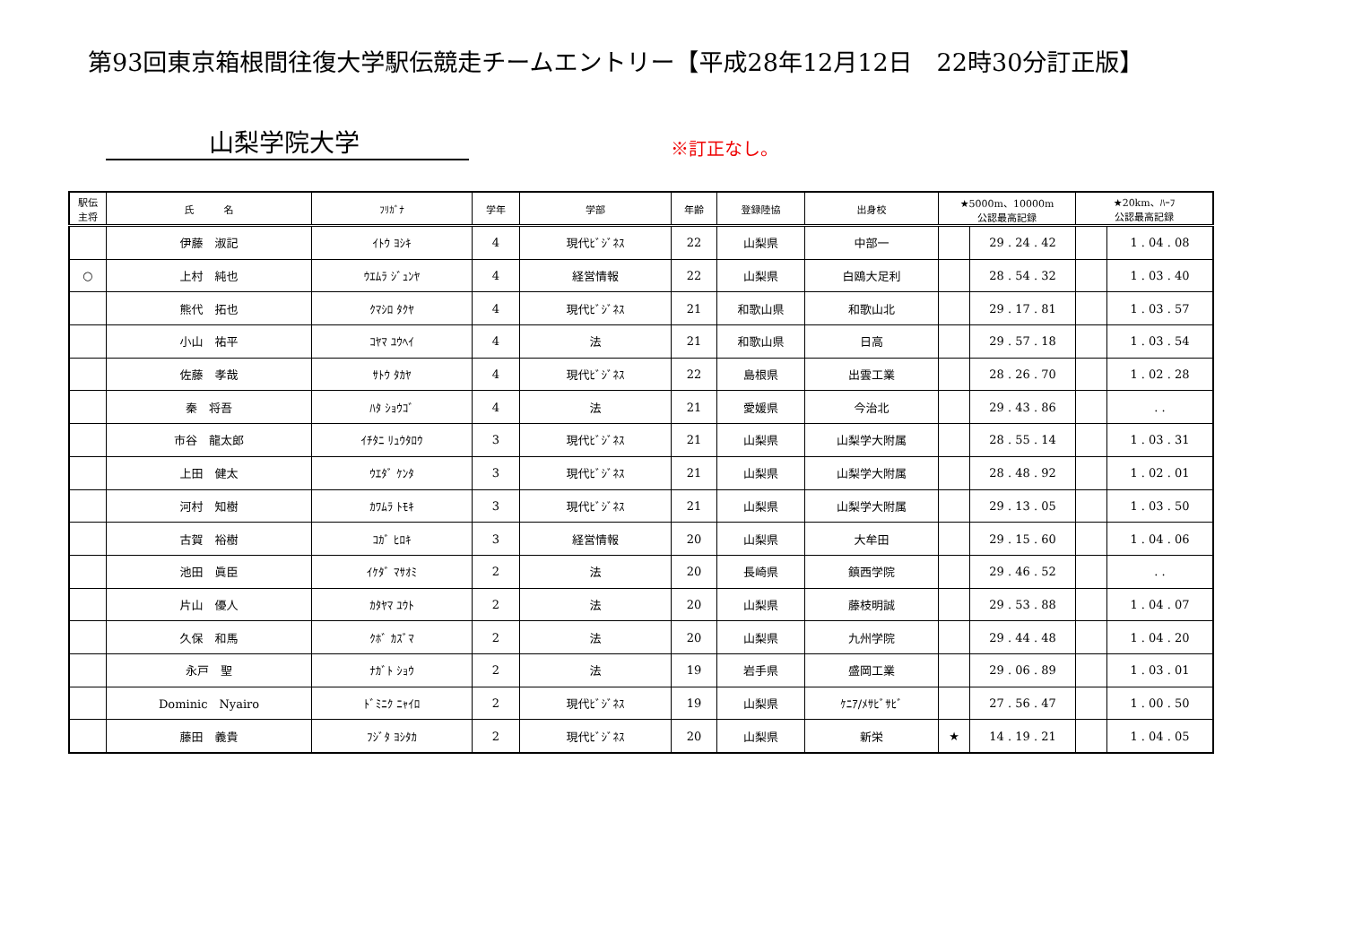第93回東京箱根間往復大学駅伝競走チームエントリー【平成28年12月12日　22時30分訂正版】
山梨学院大学
※訂正なし。
| 駅伝 主将 | 氏 名 | ﾌﾘｶﾞﾅ | 学年 | 学部 | 年齢 | 登録陸協 | 出身校 | ★5000m、10000m 公認最高記録 | | ★20km、ﾊｰﾌ 公認最高記録 | |
| --- | --- | --- | --- | --- | --- | --- | --- | --- | --- | --- | --- |
| | 伊藤 淑記 | ｲﾄｳ ﾖｼｷ | 4 | 現代ﾋﾞｼﾞﾈｽ | 22 | 山梨県 | 中部一 | | 29 . 24 . 42 | | 1 . 04 . 08 |
| ○ | 上村 純也 | ｳｴﾑﾗ ｼﾞｭﾝﾔ | 4 | 経営情報 | 22 | 山梨県 | 白鴎大足利 | | 28 . 54 . 32 | | 1 . 03 . 40 |
| | 熊代 拓也 | ｸﾏｼﾛ ﾀｸﾔ | 4 | 現代ﾋﾞｼﾞﾈｽ | 21 | 和歌山県 | 和歌山北 | | 29 . 17 . 81 | | 1 . 03 . 57 |
| | 小山 祐平 | ｺﾔﾏ ﾕｳﾍｲ | 4 | 法 | 21 | 和歌山県 | 日高 | | 29 . 57 . 18 | | 1 . 03 . 54 |
| | 佐藤 孝哉 | ｻﾄｳ ﾀｶﾔ | 4 | 現代ﾋﾞｼﾞﾈｽ | 22 | 島根県 | 出雲工業 | | 28 . 26 . 70 | | 1 . 02 . 28 |
| | 秦 将吾 | ﾊﾀ ｼｮｳｺﾞ | 4 | 法 | 21 | 愛媛県 | 今治北 | | 29 . 43 . 86 | | . . |
| | 市谷 龍太郎 | ｲﾁﾀﾆ ﾘｭｳﾀﾛｳ | 3 | 現代ﾋﾞｼﾞﾈｽ | 21 | 山梨県 | 山梨学大附属 | | 28 . 55 . 14 | | 1 . 03 . 31 |
| | 上田 健太 | ｳｴﾀﾞ ｹﾝﾀ | 3 | 現代ﾋﾞｼﾞﾈｽ | 21 | 山梨県 | 山梨学大附属 | | 28 . 48 . 92 | | 1 . 02 . 01 |
| | 河村 知樹 | ｶﾜﾑﾗ ﾄﾓｷ | 3 | 現代ﾋﾞｼﾞﾈｽ | 21 | 山梨県 | 山梨学大附属 | | 29 . 13 . 05 | | 1 . 03 . 50 |
| | 古賀 裕樹 | ｺｶﾞ ﾋﾛｷ | 3 | 経営情報 | 20 | 山梨県 | 大牟田 | | 29 . 15 . 60 | | 1 . 04 . 06 |
| | 池田 眞臣 | ｲｹﾀﾞ ﾏｻｵﾐ | 2 | 法 | 20 | 長崎県 | 鎮西学院 | | 29 . 46 . 52 | | . . |
| | 片山 優人 | ｶﾀﾔﾏ ﾕｳﾄ | 2 | 法 | 20 | 山梨県 | 藤枝明誠 | | 29 . 53 . 88 | | 1 . 04 . 07 |
| | 久保 和馬 | ｸﾎﾞ ｶｽﾞﾏ | 2 | 法 | 20 | 山梨県 | 九州学院 | | 29 . 44 . 48 | | 1 . 04 . 20 |
| | 永戸 聖 | ﾅｶﾞﾄ ｼｮｳ | 2 | 法 | 19 | 岩手県 | 盛岡工業 | | 29 . 06 . 89 | | 1 . 03 . 01 |
| | Dominic Nyairo | ﾄﾞﾐﾆｸ ﾆｬｲﾛ | 2 | 現代ﾋﾞｼﾞﾈｽ | 19 | 山梨県 | ｹﾆｱ/ﾒｻﾋﾞｻﾋﾞ | | 27 . 56 . 47 | | 1 . 00 . 50 |
| | 藤田 義貴 | ﾌｼﾞﾀ ﾖｼﾀｶ | 2 | 現代ﾋﾞｼﾞﾈｽ | 20 | 山梨県 | 新栄 | ★ | 14 . 19 . 21 | | 1 . 04 . 05 |